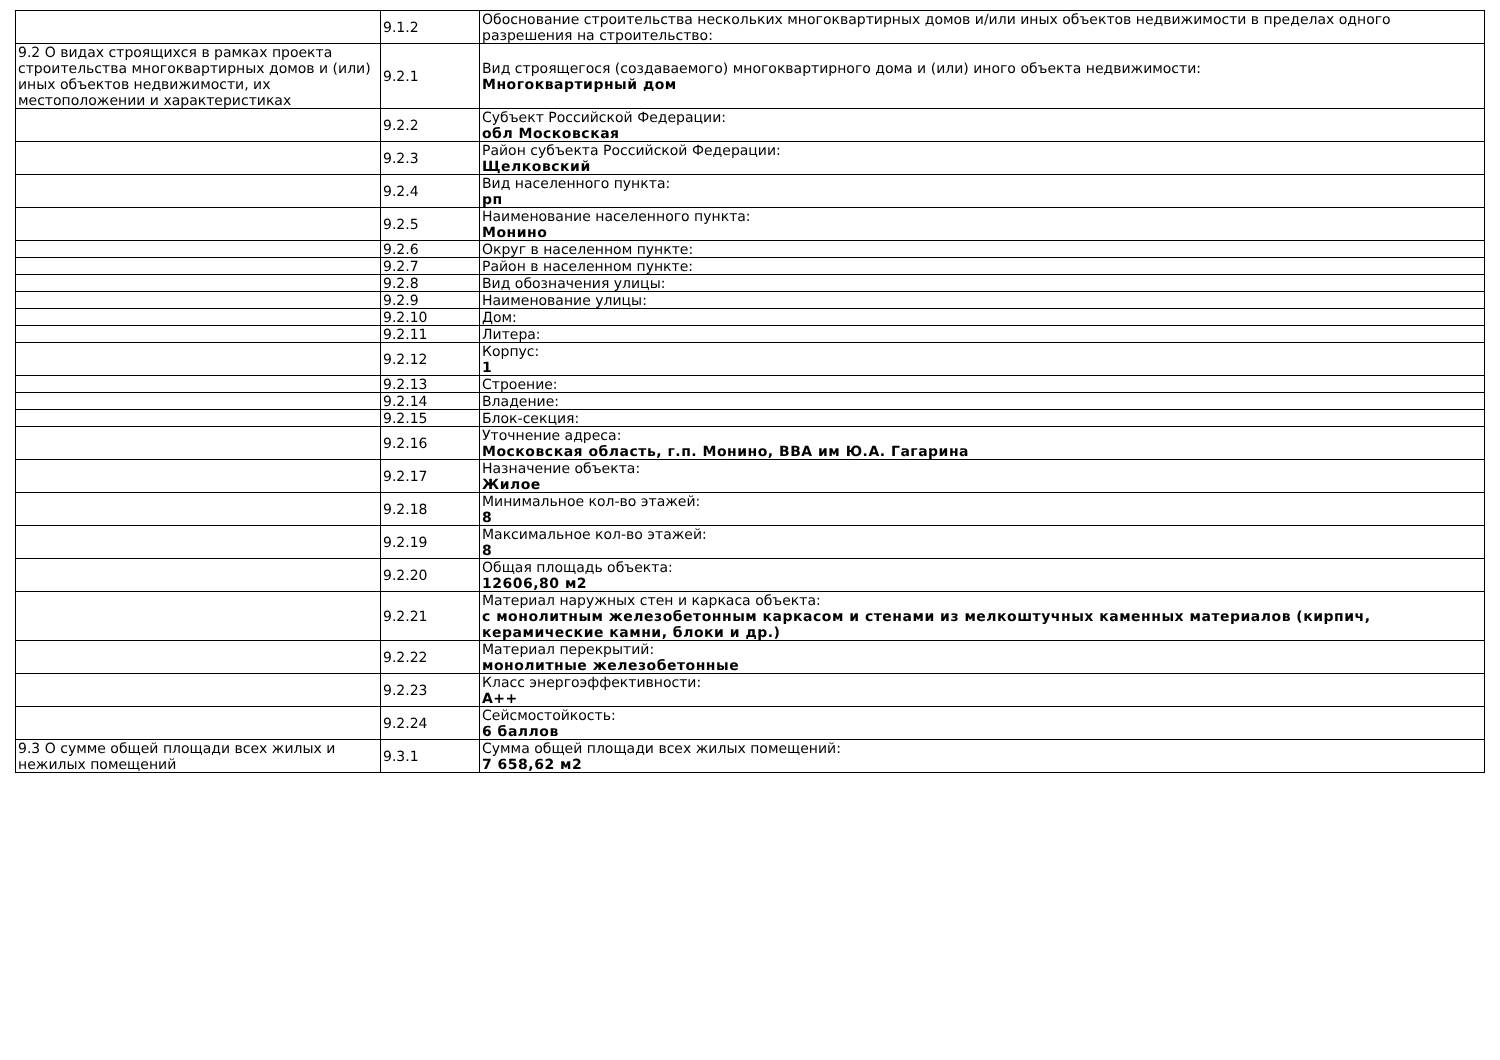| | 9.1.2 | Обоснование строительства нескольких многоквартирных домов и/или иных объектов недвижимости в пределах одного разрешения на строительство: |
| 9.2 О видах строящихся в рамках проекта строительства многоквартирных домов и (или) иных объектов недвижимости, их местоположении и характеристиках | 9.2.1 | Вид строящегося (создаваемого) многоквартирного дома и (или) иного объекта недвижимости: Многоквартирный дом |
| | 9.2.2 | Субъект Российской Федерации: обл Московская |
| | 9.2.3 | Район субъекта Российской Федерации: Щелковский |
| | 9.2.4 | Вид населенного пункта: рп |
| | 9.2.5 | Наименование населенного пункта: Монино |
| | 9.2.6 | Округ в населенном пункте: |
| | 9.2.7 | Район в населенном пункте: |
| | 9.2.8 | Вид обозначения улицы: |
| | 9.2.9 | Наименование улицы: |
| | 9.2.10 | Дом: |
| | 9.2.11 | Литера: |
| | 9.2.12 | Корпус: 1 |
| | 9.2.13 | Строение: |
| | 9.2.14 | Владение: |
| | 9.2.15 | Блок-секция: |
| | 9.2.16 | Уточнение адреса: Московская область, г.п. Монино, ВВА им Ю.А. Гагарина |
| | 9.2.17 | Назначение объекта: Жилое |
| | 9.2.18 | Минимальное кол-во этажей: 8 |
| | 9.2.19 | Максимальное кол-во этажей: 8 |
| | 9.2.20 | Общая площадь объекта: 12606,80 м2 |
| | 9.2.21 | Материал наружных стен и каркаса объекта: с монолитным железобетонным каркасом и стенами из мелкоштучных каменных материалов (кирпич, керамические камни, блоки и др.) |
| | 9.2.22 | Материал перекрытий: монолитные железобетонные |
| | 9.2.23 | Класс энергоэффективности: A++ |
| | 9.2.24 | Сейсмостойкость: 6 баллов |
| 9.3 О сумме общей площади всех жилых и нежилых помещений | 9.3.1 | Сумма общей площади всех жилых помещений: 7 658,62 м2 |